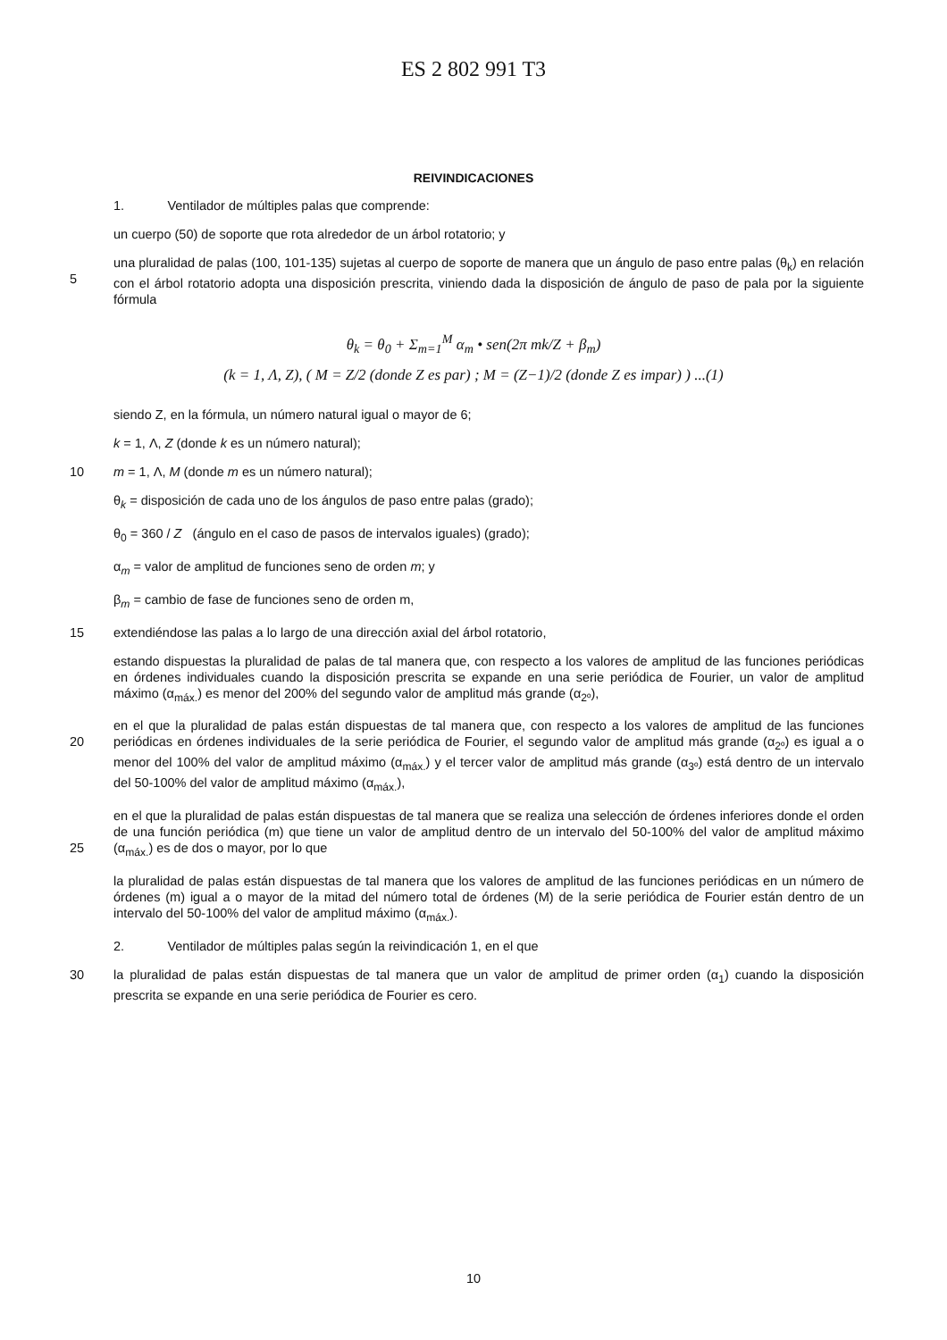ES 2 802 991 T3
REIVINDICACIONES
1. Ventilador de múltiples palas que comprende:
un cuerpo (50) de soporte que rota alrededor de un árbol rotatorio; y
5 una pluralidad de palas (100, 101-135) sujetas al cuerpo de soporte de manera que un ángulo de paso entre palas (θ<sub>k</sub>) en relación con el árbol rotatorio adopta una disposición prescrita, viniendo dada la disposición de ángulo de paso de pala por la siguiente fórmula
θ<sub>k</sub> = θ<sub>0</sub> + Σ<sub>m=1</sub><sup>M</sup> α<sub>m</sub> • sen(2π mk/Z + β<sub>m</sub>)
(k = 1, Λ, Z), ( M = Z/2 (donde Z es par) ; M = (Z−1)/2 (donde Z es impar) ) ...(1)
siendo Z, en la fórmula, un número natural igual o mayor de 6;
k = 1, Λ, Z (donde k es un número natural);
10 m = 1, Λ, M (donde m es un número natural);
θ<sub>k</sub> = disposición de cada uno de los ángulos de paso entre palas (grado);
θ<sub>0</sub> = 360 / Z (ángulo en el caso de pasos de intervalos iguales) (grado);
α<sub>m</sub> = valor de amplitud de funciones seno de orden m; y
β<sub>m</sub> = cambio de fase de funciones seno de orden m,
15 extendiéndose las palas a lo largo de una dirección axial del árbol rotatorio,
estando dispuestas la pluralidad de palas de tal manera que, con respecto a los valores de amplitud de las funciones periódicas en órdenes individuales cuando la disposición prescrita se expande en una serie periódica de Fourier, un valor de amplitud máximo (α<sub>máx.</sub>) es menor del 200% del segundo valor de amplitud más grande (α<sub>2º</sub>),
20 en el que la pluralidad de palas están dispuestas de tal manera que, con respecto a los valores de amplitud de las funciones periódicas en órdenes individuales de la serie periódica de Fourier, el segundo valor de amplitud más grande (α<sub>2º</sub>) es igual a o menor del 100% del valor de amplitud máximo (α<sub>máx.</sub>) y el tercer valor de amplitud más grande (α<sub>3º</sub>) está dentro de un intervalo del 50-100% del valor de amplitud máximo (α<sub>máx.</sub>),
25 en el que la pluralidad de palas están dispuestas de tal manera que se realiza una selección de órdenes inferiores donde el orden de una función periódica (m) que tiene un valor de amplitud dentro de un intervalo del 50-100% del valor de amplitud máximo (α<sub>máx.</sub>) es de dos o mayor, por lo que
la pluralidad de palas están dispuestas de tal manera que los valores de amplitud de las funciones periódicas en un número de órdenes (m) igual a o mayor de la mitad del número total de órdenes (M) de la serie periódica de Fourier están dentro de un intervalo del 50-100% del valor de amplitud máximo (α<sub>máx.</sub>).
2. Ventilador de múltiples palas según la reivindicación 1, en el que
30 la pluralidad de palas están dispuestas de tal manera que un valor de amplitud de primer orden (α<sub>1</sub>) cuando la disposición prescrita se expande en una serie periódica de Fourier es cero.
10